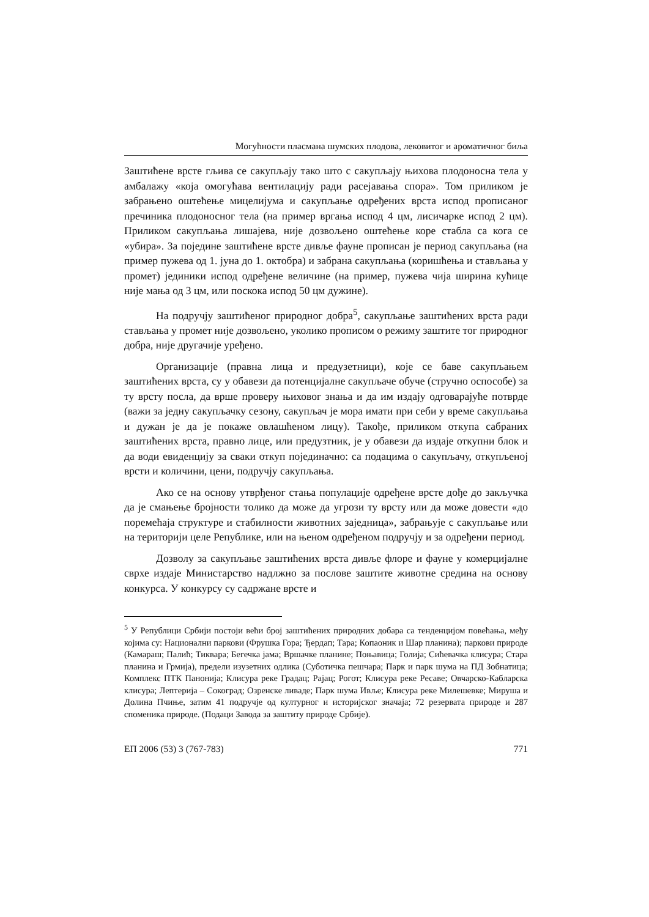Могућности пласмана шумских плодова, лековитог и ароматичног биља
Заштићене врсте гљива се сакупљају тако што с сакупљају њихова плодоносна тела у амбалажу «која омогућава вентилацију ради расејавања спора». Том приликом је забрањено оштећење мицелијума и сакупљање одређених врста испод прописаног пречиника плодоносног тела (на пример вргања испод 4 цм, лисичарке испод 2 цм). Приликом сакупљања лишајева, није дозвољено оштећење коре стабла са кога се «убира». За поједине заштићене врсте дивље фауне прописан је период сакупљања (на пример пужева од 1. јуна до 1. октобра) и забрана сакупљања (коришћења и стављања у промет) јединики испод одређене величине (на пример, пужева чија ширина кућице није мања од 3 цм, или поскока испод 50 цм дужине).
На подручју заштићеног природног добра<sup>5</sup>, сакупљање заштићених врста ради стављања у промет није дозвољено, уколико прописом о режиму заштите тог природног добра, није другачије уређено.
Организације (правна лица и предузетници), које се баве сакупљањем заштићених врста, су у обавези да потенцијалне сакупљаче обуче (стручно оспособе) за ту врсту посла, да врше проверу њиховог знања и да им издају одговарајуће потврде (важи за једну сакупљачку сезону, сакупљач је мора имати при себи у време сакупљања и дужан је да је покаже овлашћеном лицу). Такође, приликом откупа сабраних заштићених врста, правно лице, или предузтник, је у обавези да издаје откупни блок и да води евиденцију за сваки откуп појединачно: са подацима о сакупљачу, откупљеној врсти и количини, цени, подручју сакупљања.
Ако се на основу утврђеног стања популације одређене врсте дође до закључка да је смањење бројности толико да може да угрози ту врсту или да може довести «до поремећаја структуре и стабилности животних заједница», забрањује с сакупљање или на територији целе Републике, или на њеном одређеном подручју и за одређени период.
Дозволу за сакупљање заштићених врста дивље флоре и фауне у комерцијалне сврхе издаје Министарство надлжно за послове заштите животне средина на основу конкурса. У конкурсу су садржане врсте и
<sup>5</sup> У Републици Србији постоји већи број заштићених природних добара са тенденцијом повећања, међу којима су: Национални паркови (Фрушка Гора; Ђердап; Тара; Копаоник и Шар планина); паркови природе (Камараш; Палић; Тиквара; Бегечка јама; Вршачке планине; Поњавица; Голија; Сићевачка клисура; Стара планина и Грмија), предели изузетних одлика (Суботичка пешчара; Парк и парк шума на ПД Зобнатица; Комплекс ПТК Панонија; Клисура реке Градац; Рајац; Рогот; Клисура реке Ресаве; Овчарско-Кабларска клисура; Лептерија – Сокоград; Озренске ливаде; Парк шума Ивље; Клисура реке Милешевке; Мируша и Долина Пчиње, затим 41 подручје од културног и историјског значаја; 72 резервата природе и 287 споменика природе. (Подаци Завода за заштиту природе Србије).
ЕП 2006 (53) 3 (767-783) 771